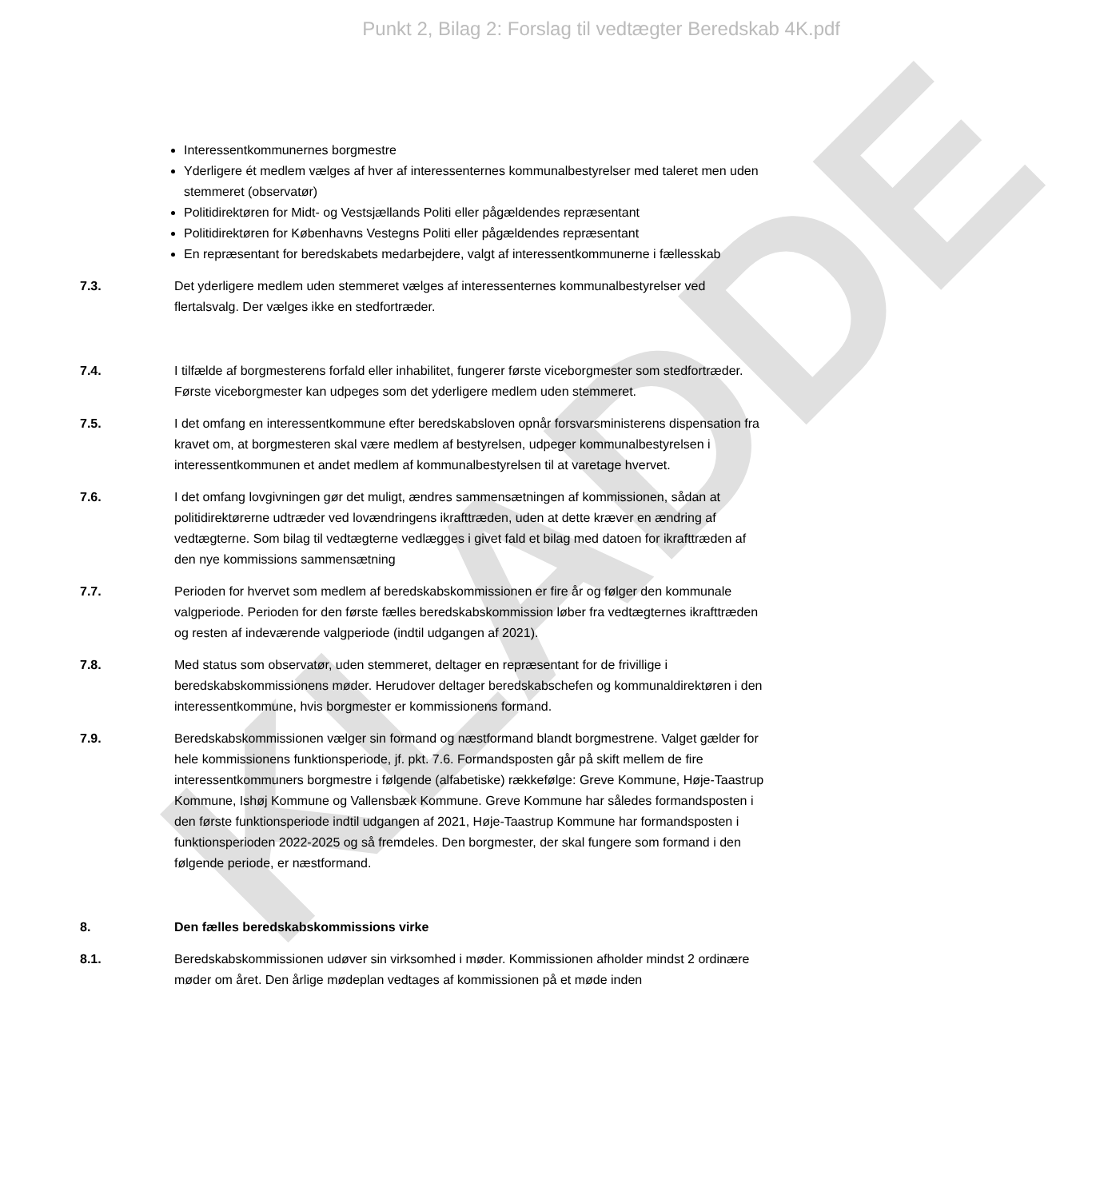KLADDE
Punkt 2, Bilag 2: Forslag til vedtægter Beredskab 4K.pdf
Interessentkommunernes borgmestre
Yderligere ét medlem vælges af hver af interessenternes kommunalbestyrelser med taleret men uden stemmeret (observatør)
Politidirektøren for Midt- og Vestsjællands Politi eller pågældendes repræsentant
Politidirektøren for Københavns Vestegns Politi eller pågældendes repræsentant
En repræsentant for beredskabets medarbejdere, valgt af interessentkommunerne i fællesskab
7.3. Det yderligere medlem uden stemmeret vælges af interessenternes kommunalbestyrelser ved flertalsvalg. Der vælges ikke en stedfortræder.
7.4. I tilfælde af borgmesterens forfald eller inhabilitet, fungerer første viceborgmester som stedfortræder. Første viceborgmester kan udpeges som det yderligere medlem uden stemmeret.
7.5. I det omfang en interessentkommune efter beredskabsloven opnår forsvarsministerens dispensation fra kravet om, at borgmesteren skal være medlem af bestyrelsen, udpeger kommunalbestyrelsen i interessentkommunen et andet medlem af kommunalbestyrelsen til at varetage hvervet.
7.6. I det omfang lovgivningen gør det muligt, ændres sammensætningen af kommissionen, sådan at politidirektørerne udtræder ved lovændringens ikrafttræden, uden at dette kræver en ændring af vedtægterne. Som bilag til vedtægterne vedlægges i givet fald et bilag med datoen for ikrafttræden af den nye kommissions sammensætning
7.7. Perioden for hvervet som medlem af beredskabskommissionen er fire år og følger den kommunale valgperiode. Perioden for den første fælles beredskabskommission løber fra vedtægternes ikrafttræden og resten af indeværende valgperiode (indtil udgangen af 2021).
7.8. Med status som observatør, uden stemmeret, deltager en repræsentant for de frivillige i beredskabskommissionens møder. Herudover deltager beredskabschefen og kommunaldirektøren i den interessentkommune, hvis borgmester er kommissionens formand.
7.9. Beredskabskommissionen vælger sin formand og næstformand blandt borgmestrene. Valget gælder for hele kommissionens funktionsperiode, jf. pkt. 7.6. Formandsposten går på skift mellem de fire interessentkommuners borgmestre i følgende (alfabetiske) rækkefølge: Greve Kommune, Høje-Taastrup Kommune, Ishøj Kommune og Vallensbæk Kommune. Greve Kommune har således formandsposten i den første funktionsperiode indtil udgangen af 2021, Høje-Taastrup Kommune har formandsposten i funktionsperioden 2022-2025 og så fremdeles. Den borgmester, der skal fungere som formand i den følgende periode, er næstformand.
8. Den fælles beredskabskommissions virke
8.1. Beredskabskommissionen udøver sin virksomhed i møder. Kommissionen afholder mindst 2 ordinære møder om året. Den årlige mødeplan vedtages af kommissionen på et møde inden